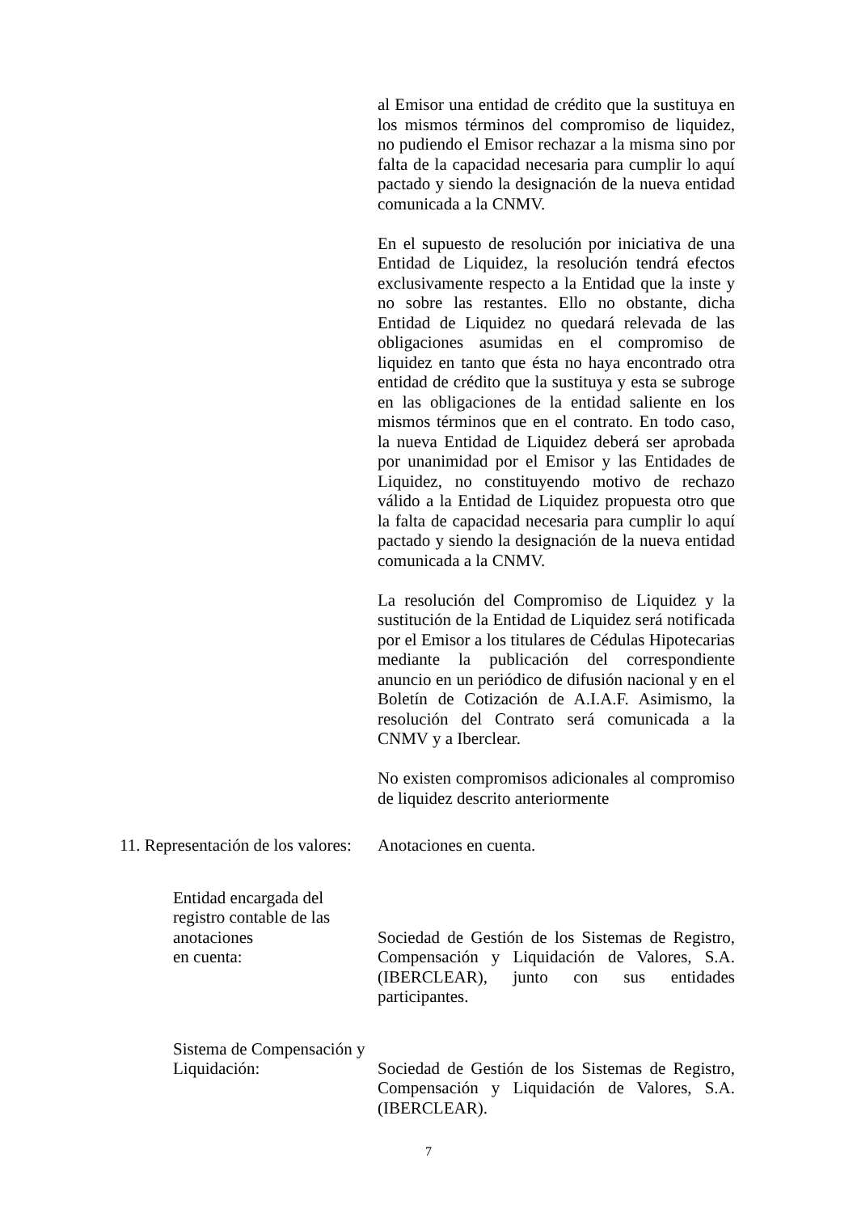al Emisor una entidad de crédito que la sustituya en los mismos términos del compromiso de liquidez, no pudiendo el Emisor rechazar a la misma sino por falta de la capacidad necesaria para cumplir lo aquí pactado y siendo la designación de la nueva entidad comunicada a la CNMV.
En el supuesto de resolución por iniciativa de una Entidad de Liquidez, la resolución tendrá efectos exclusivamente respecto a la Entidad que la inste y no sobre las restantes. Ello no obstante, dicha Entidad de Liquidez no quedará relevada de las obligaciones asumidas en el compromiso de liquidez en tanto que ésta no haya encontrado otra entidad de crédito que la sustituya y esta se subroge en las obligaciones de la entidad saliente en los mismos términos que en el contrato. En todo caso, la nueva Entidad de Liquidez deberá ser aprobada por unanimidad por el Emisor y las Entidades de Liquidez, no constituyendo motivo de rechazo válido a la Entidad de Liquidez propuesta otro que la falta de capacidad necesaria para cumplir lo aquí pactado y siendo la designación de la nueva entidad comunicada a la CNMV.
La resolución del Compromiso de Liquidez y la sustitución de la Entidad de Liquidez será notificada por el Emisor a los titulares de Cédulas Hipotecarias mediante la publicación del correspondiente anuncio en un periódico de difusión nacional y en el Boletín de Cotización de A.I.A.F. Asimismo, la resolución del Contrato será comunicada a la CNMV y a Iberclear.
No existen compromisos adicionales al compromiso de liquidez descrito anteriormente
11. Representación de los valores:
Anotaciones en cuenta.
Entidad encargada del registro contable de las anotaciones
en cuenta:
Sociedad de Gestión de los Sistemas de Registro, Compensación y Liquidación de Valores, S.A. (IBERCLEAR), junto con sus entidades participantes.
Sistema de Compensación y Liquidación:
Sociedad de Gestión de los Sistemas de Registro, Compensación y Liquidación de Valores, S.A. (IBERCLEAR).
7